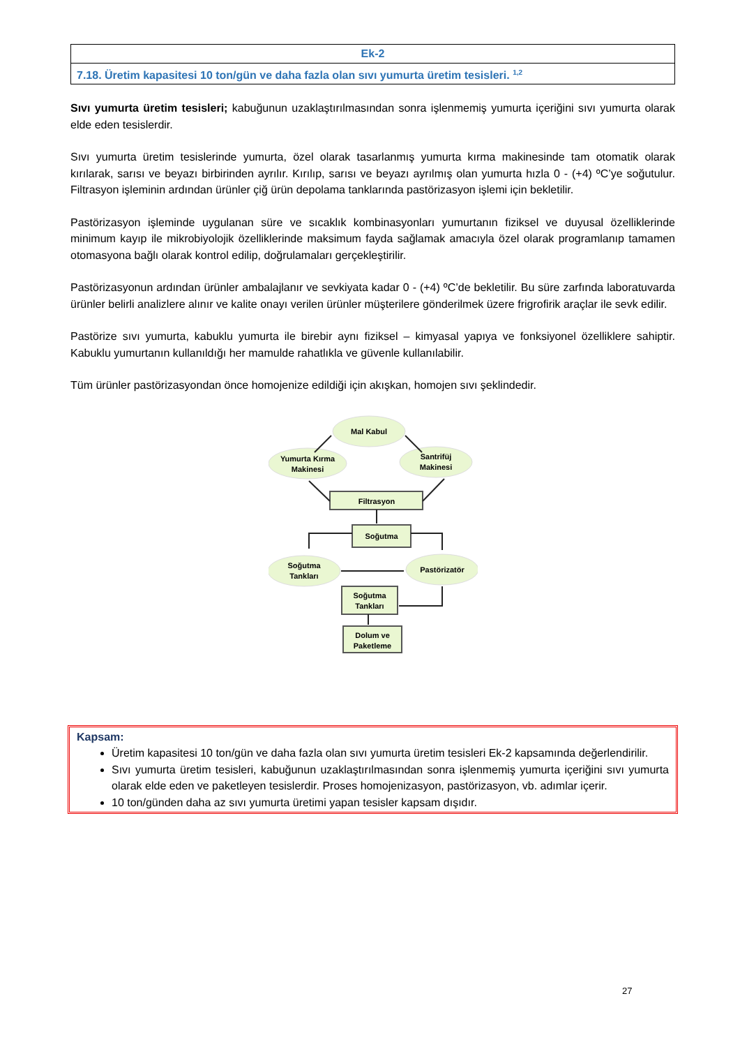| Ek-2 |
| 7.18. Üretim kapasitesi 10 ton/gün ve daha fazla olan sıvı yumurta üretim tesisleri. <sup>1,2</sup> |
Sıvı yumurta üretim tesisleri; kabuğunun uzaklaştırılmasından sonra işlenmemiş yumurta içeriğini sıvı yumurta olarak elde eden tesislerdir.
Sıvı yumurta üretim tesislerinde yumurta, özel olarak tasarlanmış yumurta kırma makinesinde tam otomatik olarak kırılarak, sarısı ve beyazı birbirinden ayrılır. Kırılıp, sarısı ve beyazı ayrılmış olan yumurta hızla 0 - (+4) ºC’ye soğutulur. Filtrasyon işleminin ardından ürünler çiğ ürün depolama tanklarında pastörizasyon işlemi için bekletilir.
Pastörizasyon işleminde uygulanan süre ve sıcaklık kombinasyonları yumurtanın fiziksel ve duyusal özelliklerinde minimum kayıp ile mikrobiyolojik özelliklerinde maksimum fayda sağlamak amacıyla özel olarak programlanıp tamamen otomasyona bağlı olarak kontrol edilip, doğrulamaları gerçekleştirilir.
Pastörizasyonun ardından ürünler ambalajlanır ve sevkiyata kadar 0 - (+4) ºC’de bekletilir. Bu süre zarfında laboratuvarda ürünler belirli analizlere alınır ve kalite onayı verilen ürünler müşterilere gönderilmek üzere frigrofirik araçlar ile sevk edilir.
Pastörize sıvı yumurta, kabuklu yumurta ile birebir aynı fiziksel – kimyasal yapıya ve fonksiyonel özelliklere sahiptir. Kabuklu yumurtanın kullanıldığı her mamulde rahatlıkla ve güvenle kullanılabilir.
Tüm ürünler pastörizasyondan önce homojenize edildiği için akışkan, homojen sıvı şeklindedir.
Mal Kabul
Yumurta Kırma
Makinesi
Santrifüj
Makinesi
Filtrasyon
Soğutma
Soğutma
Tankları
Pastörizatör
Soğutma
Tankları
Dolum ve
Paketleme
Kapsam:
Üretim kapasitesi 10 ton/gün ve daha fazla olan sıvı yumurta üretim tesisleri Ek-2 kapsamında değerlendirilir.
Sıvı yumurta üretim tesisleri, kabuğunun uzaklaştırılmasından sonra işlenmemiş yumurta içeriğini sıvı yumurta olarak elde eden ve paketleyen tesislerdir. Proses homojenizasyon, pastörizasyon, vb. adımlar içerir.
10 ton/günden daha az sıvı yumurta üretimi yapan tesisler kapsam dışıdır.
27